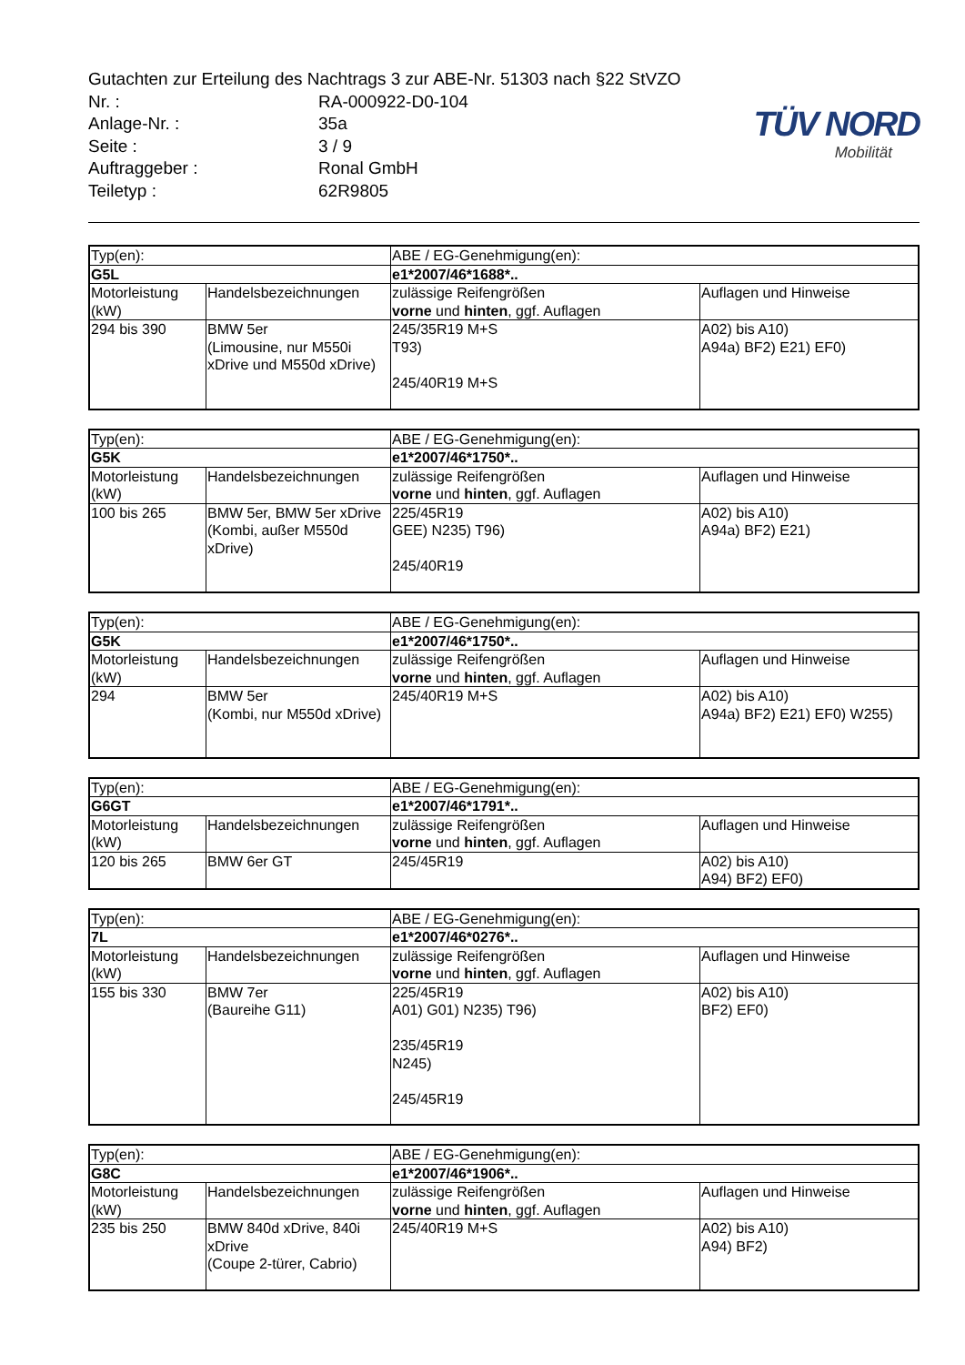Gutachten zur Erteilung des Nachtrags 3 zur ABE-Nr. 51303 nach §22 StVZO
| Nr. : | RA-000922-D0-104 |
| Anlage-Nr. : | 35a |
| Seite : | 3 / 9 |
| Auftraggeber : | Ronal GmbH |
| Teiletyp : | 62R9805 |
TÜV NORD
Mobilität
| Typ(en): | | ABE / EG-Genehmigung(en): | |
| G5L | | e1*2007/46*1688*.. | |
| Motorleistung (kW) | Handelsbezeichnungen | zulässige Reifengrößen vorne und hinten , ggf. Auflagen | Auflagen und Hinweise |
| 294 bis 390 | BMW 5er (Limousine, nur M550i xDrive und M550d xDrive) | 245/35R19 M+S T93) 245/40R19 M+S | A02) bis A10) A94a) BF2) E21) EF0) |
| Typ(en): | | ABE / EG-Genehmigung(en): | |
| G5K | | e1*2007/46*1750*.. | |
| Motorleistung (kW) | Handelsbezeichnungen | zulässige Reifengrößen vorne und hinten , ggf. Auflagen | Auflagen und Hinweise |
| 100 bis 265 | BMW 5er, BMW 5er xDrive (Kombi, außer M550d xDrive) | 225/45R19 GEE) N235) T96) 245/40R19 | A02) bis A10) A94a) BF2) E21) |
| Typ(en): | | ABE / EG-Genehmigung(en): | |
| G5K | | e1*2007/46*1750*.. | |
| Motorleistung (kW) | Handelsbezeichnungen | zulässige Reifengrößen vorne und hinten , ggf. Auflagen | Auflagen und Hinweise |
| 294 | BMW 5er (Kombi, nur M550d xDrive) | 245/40R19 M+S | A02) bis A10) A94a) BF2) E21) EF0) W255) |
| Typ(en): | | ABE / EG-Genehmigung(en): | |
| G6GT | | e1*2007/46*1791*.. | |
| Motorleistung (kW) | Handelsbezeichnungen | zulässige Reifengrößen vorne und hinten , ggf. Auflagen | Auflagen und Hinweise |
| 120 bis 265 | BMW 6er GT | 245/45R19 | A02) bis A10) A94) BF2) EF0) |
| Typ(en): | | ABE / EG-Genehmigung(en): | |
| 7L | | e1*2007/46*0276*.. | |
| Motorleistung (kW) | Handelsbezeichnungen | zulässige Reifengrößen vorne und hinten , ggf. Auflagen | Auflagen und Hinweise |
| 155 bis 330 | BMW 7er (Baureihe G11) | 225/45R19 A01) G01) N235) T96) 235/45R19 N245) 245/45R19 | A02) bis A10) BF2) EF0) |
| Typ(en): | | ABE / EG-Genehmigung(en): | |
| G8C | | e1*2007/46*1906*.. | |
| Motorleistung (kW) | Handelsbezeichnungen | zulässige Reifengrößen vorne und hinten , ggf. Auflagen | Auflagen und Hinweise |
| 235 bis 250 | BMW 840d xDrive, 840i xDrive (Coupe 2-türer, Cabrio) | 245/40R19 M+S | A02) bis A10) A94) BF2) |